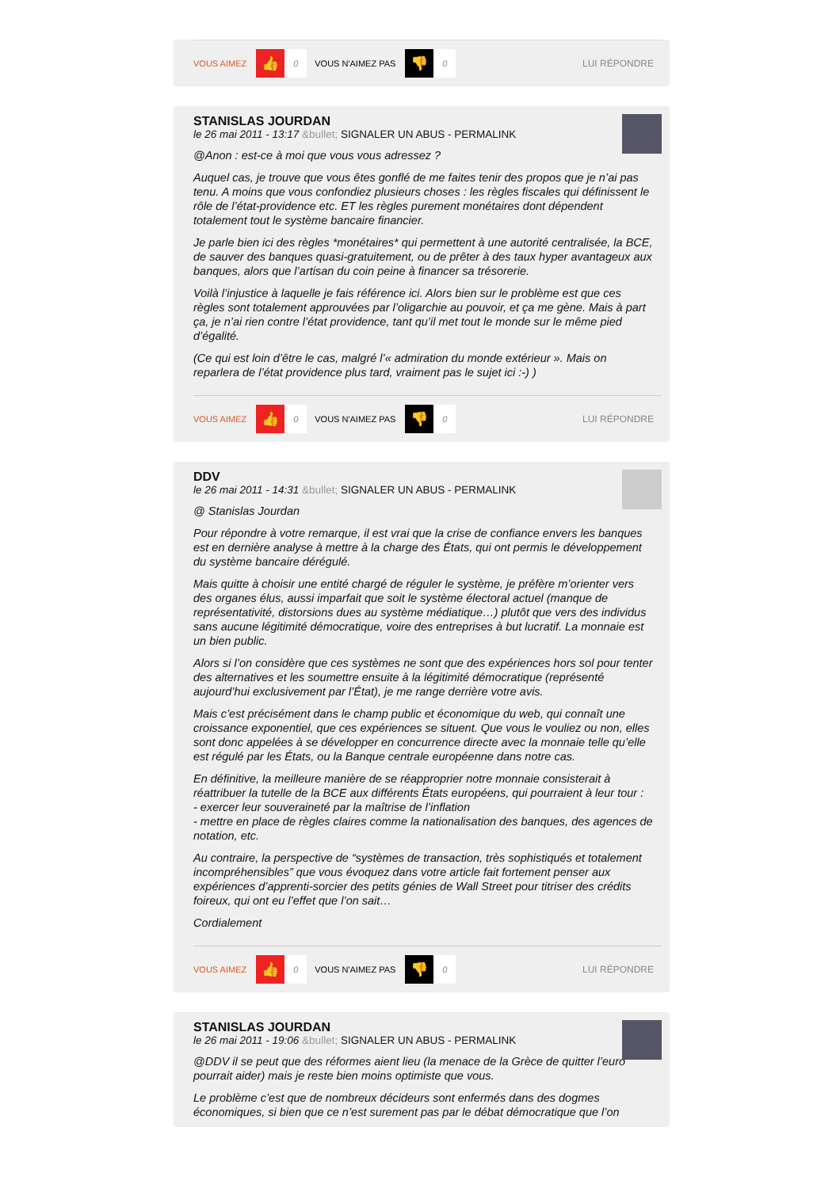VOUS AIMEZ 👍 0 VOUS N'AIMEZ PAS 👎 0 LUI RÉPONDRE
STANISLAS JOURDAN
le 26 mai 2011 - 13:17 &bullet; SIGNALER UN ABUS - PERMALINK
@Anon : est-ce à moi que vous vous adressez ?
Auquel cas, je trouve que vous êtes gonflé de me faites tenir des propos que je n’ai pas tenu. A moins que vous confondiez plusieurs choses : les règles fiscales qui définissent le rôle de l’état-providence etc. ET les règles purement monétaires dont dépendent totalement tout le système bancaire financier.
Je parle bien ici des règles *monétaires* qui permettent à une autorité centralisée, la BCE, de sauver des banques quasi-gratuitement, ou de prêter à des taux hyper avantageux aux banques, alors que l’artisan du coin peine à financer sa trésorerie.
Voilà l’injustice à laquelle je fais référence ici. Alors bien sur le problème est que ces règles sont totalement approuvées par l’oligarchie au pouvoir, et ça me gène. Mais à part ça, je n’ai rien contre l’état providence, tant qu’il met tout le monde sur le même pied d’égalité.
(Ce qui est loin d’être le cas, malgré l’« admiration du monde extérieur ». Mais on reparlera de l’état providence plus tard, vraiment pas le sujet ici :-) )
VOUS AIMEZ 👍 0 VOUS N'AIMEZ PAS 👎 0 LUI RÉPONDRE
DDV
le 26 mai 2011 - 14:31 &bullet; SIGNALER UN ABUS - PERMALINK
@ Stanislas Jourdan
Pour répondre à votre remarque, il est vrai que la crise de confiance envers les banques est en dernière analyse à mettre à la charge des États, qui ont permis le développement du système bancaire dérégulé.
Mais quitte à choisir une entité chargé de réguler le système, je préfère m’orienter vers des organes élus, aussi imparfait que soit le système électoral actuel (manque de représentativité, distorsions dues au système médiatique…) plutôt que vers des individus sans aucune légitimité démocratique, voire des entreprises à but lucratif. La monnaie est un bien public.
Alors si l’on considère que ces systèmes ne sont que des expériences hors sol pour tenter des alternatives et les soumettre ensuite à la légitimité démocratique (représenté aujourd’hui exclusivement par l’État), je me range derrière votre avis.
Mais c’est précisément dans le champ public et économique du web, qui connaît une croissance exponentiel, que ces expériences se situent. Que vous le vouliez ou non, elles sont donc appelées à se développer en concurrence directe avec la monnaie telle qu’elle est régulé par les États, ou la Banque centrale européenne dans notre cas.
En définitive, la meilleure manière de se réapproprier notre monnaie consisterait à réattribuer la tutelle de la BCE aux différents États européens, qui pourraient à leur tour :
- exercer leur souveraineté par la maîtrise de l’inflation
- mettre en place de règles claires comme la nationalisation des banques, des agences de notation, etc.
Au contraire, la perspective de “systèmes de transaction, très sophistiqués et totalement incompréhensibles” que vous évoquez dans votre article fait fortement penser aux expériences d’apprenti-sorcier des petits génies de Wall Street pour titriser des crédits foireux, qui ont eu l’effet que l’on sait…
Cordialement
VOUS AIMEZ 👍 0 VOUS N'AIMEZ PAS 👎 0 LUI RÉPONDRE
STANISLAS JOURDAN
le 26 mai 2011 - 19:06 &bullet; SIGNALER UN ABUS - PERMALINK
@DDV il se peut que des réformes aient lieu (la menace de la Grèce de quitter l’euro pourrait aider) mais je reste bien moins optimiste que vous.
Le problème c’est que de nombreux décideurs sont enfermés dans des dogmes économiques, si bien que ce n’est surement pas par le débat démocratique que l’on